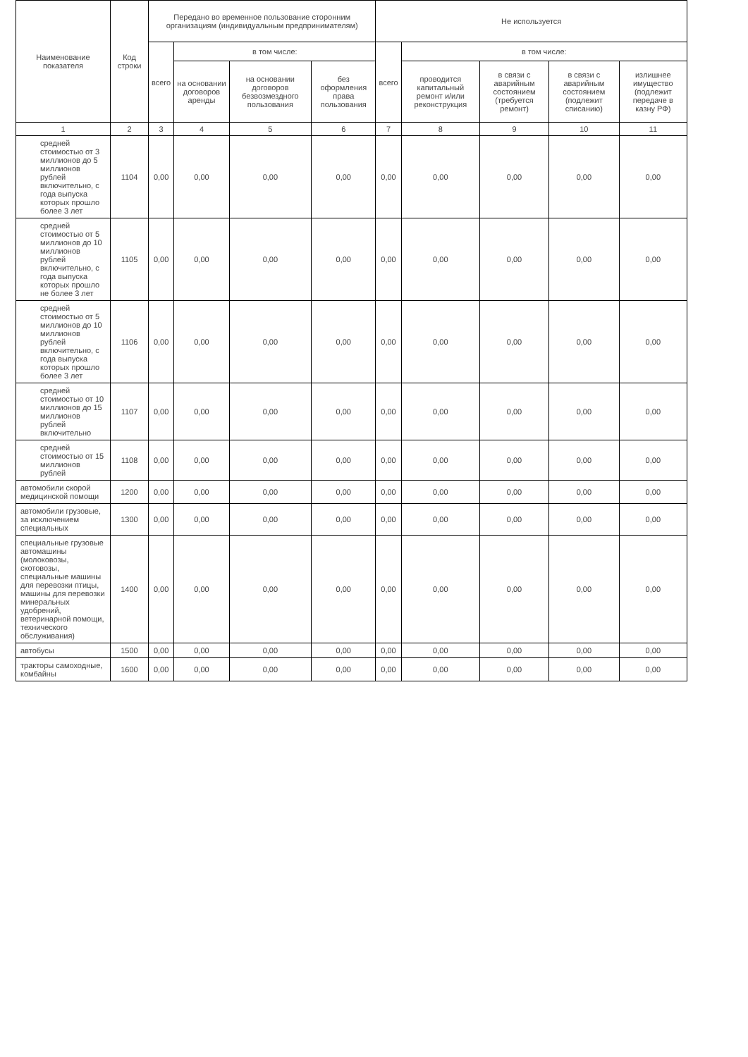| Наименование показателя | Код строки | Передано во временное пользование сторонним организациям (индивидуальным предпринимателям) | | | | Не используется | | | | |
| --- | --- | --- | --- | --- | --- | --- | --- | --- | --- | --- |
| | | всего | в том числе: | | | всего | в том числе: | | | |
| | | | на основании договоров аренды | на основании договоров безвозмездного пользования | без оформления права пользования | | проводится капитальный ремонт и/или реконструкция | в связи с аварийным состоянием (требуется ремонт) | в связи с аварийным состоянием (подлежит списанию) | излишнее имущество (подлежит передаче в казну РФ) |
| 1 | 2 | 3 | 4 | 5 | 6 | 7 | 8 | 9 | 10 | 11 |
| средней стоимостью от 3 миллионов до 5 миллионов рублей включительно, с года выпуска которых прошло более 3 лет | 1104 | 0,00 | 0,00 | 0,00 | 0,00 | 0,00 | 0,00 | 0,00 | 0,00 | 0,00 |
| средней стоимостью от 5 миллионов до 10 миллионов рублей включительно, с года выпуска которых прошло не более 3 лет | 1105 | 0,00 | 0,00 | 0,00 | 0,00 | 0,00 | 0,00 | 0,00 | 0,00 | 0,00 |
| средней стоимостью от 5 миллионов до 10 миллионов рублей включительно, с года выпуска которых прошло более 3 лет | 1106 | 0,00 | 0,00 | 0,00 | 0,00 | 0,00 | 0,00 | 0,00 | 0,00 | 0,00 |
| средней стоимостью от 10 миллионов до 15 миллионов рублей включительно | 1107 | 0,00 | 0,00 | 0,00 | 0,00 | 0,00 | 0,00 | 0,00 | 0,00 | 0,00 |
| средней стоимостью от 15 миллионов рублей | 1108 | 0,00 | 0,00 | 0,00 | 0,00 | 0,00 | 0,00 | 0,00 | 0,00 | 0,00 |
| автомобили скорой медицинской помощи | 1200 | 0,00 | 0,00 | 0,00 | 0,00 | 0,00 | 0,00 | 0,00 | 0,00 | 0,00 |
| автомобили грузовые, за исключением специальных | 1300 | 0,00 | 0,00 | 0,00 | 0,00 | 0,00 | 0,00 | 0,00 | 0,00 | 0,00 |
| специальные грузовые автомашины (молоковозы, скотовозы, специальные машины для перевозки птицы, машины для перевозки минеральных удобрений, ветеринарной помощи, технического обслуживания) | 1400 | 0,00 | 0,00 | 0,00 | 0,00 | 0,00 | 0,00 | 0,00 | 0,00 | 0,00 |
| автобусы | 1500 | 0,00 | 0,00 | 0,00 | 0,00 | 0,00 | 0,00 | 0,00 | 0,00 | 0,00 |
| тракторы самоходные, комбайны | 1600 | 0,00 | 0,00 | 0,00 | 0,00 | 0,00 | 0,00 | 0,00 | 0,00 | 0,00 |